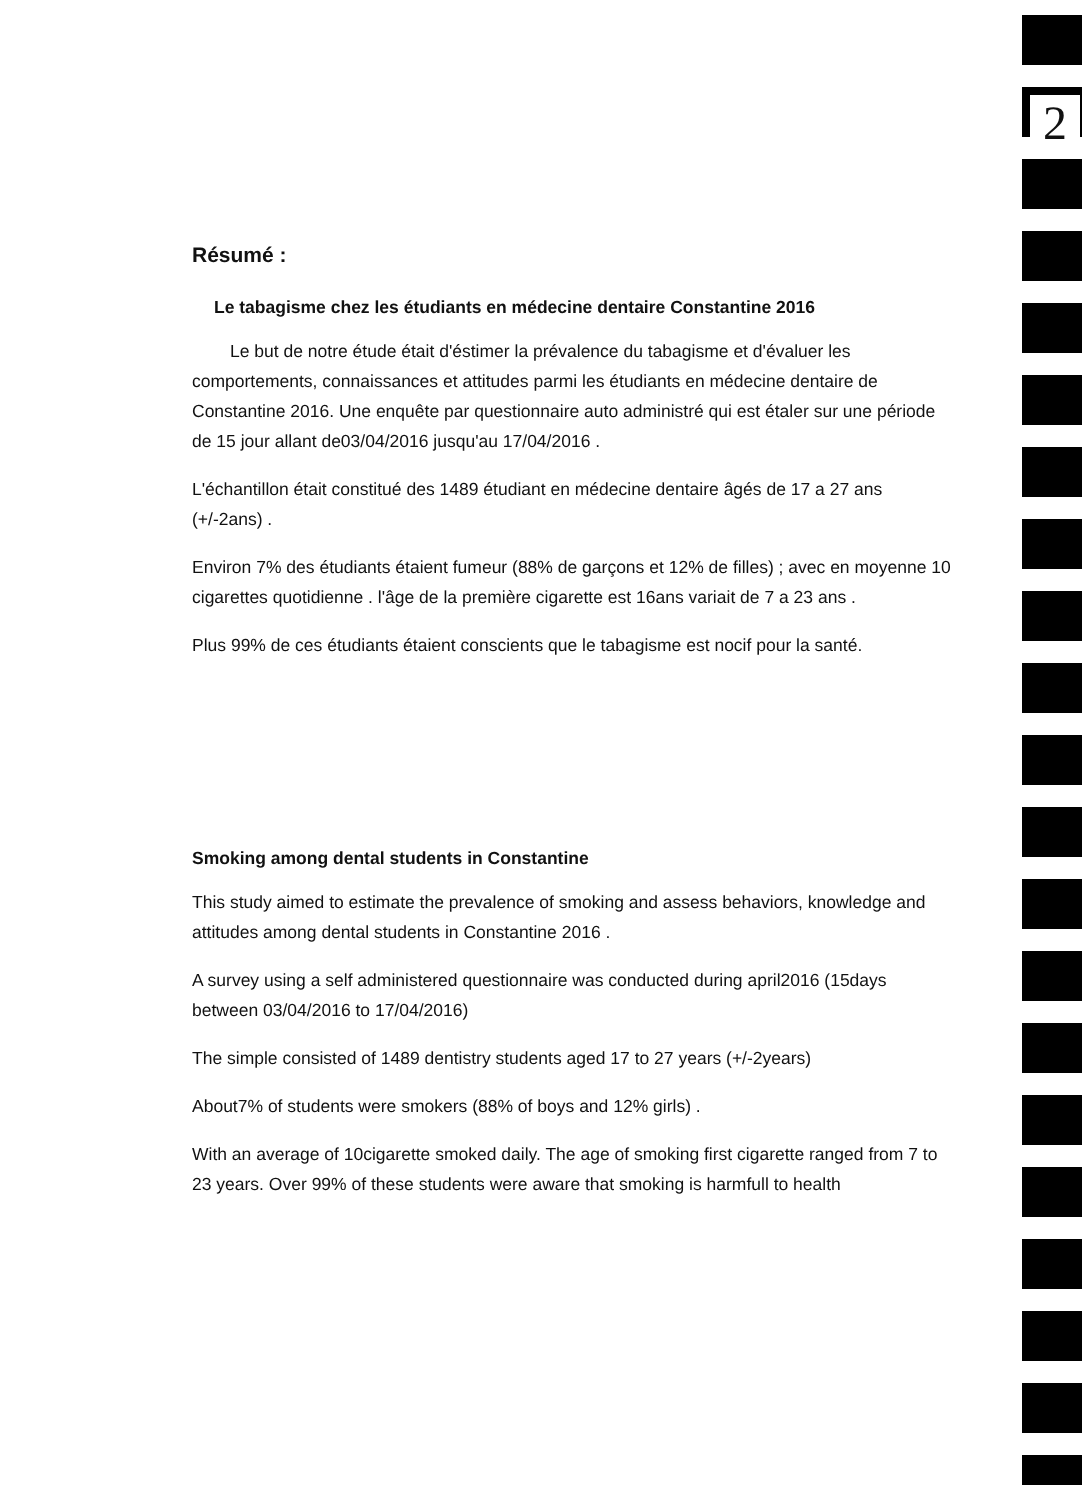2
Résumé :
Le tabagisme chez les étudiants en médecine dentaire Constantine 2016
Le but de notre étude était d'éstimer la prévalence du tabagisme et d'évaluer les comportements, connaissances et attitudes parmi les étudiants en médecine dentaire de Constantine 2016. Une enquête par questionnaire auto administré qui est étaler sur une période de 15 jour allant de03/04/2016 jusqu'au 17/04/2016 .
L'échantillon était constitué des 1489 étudiant en médecine dentaire âgés de 17 a 27 ans (+/-2ans) .
Environ 7% des étudiants étaient fumeur (88% de garçons et 12% de filles) ; avec en moyenne 10 cigarettes quotidienne . l'âge de la première cigarette est 16ans variait de 7 a 23 ans .
Plus 99% de ces étudiants étaient conscients que le tabagisme est nocif pour la santé.
Smoking among dental students in Constantine
This study aimed to estimate the prevalence of smoking and assess behaviors, knowledge and attitudes among dental students in Constantine 2016 .
A survey using a self administered questionnaire was conducted during april2016 (15days between 03/04/2016 to 17/04/2016)
The simple consisted of 1489 dentistry students aged 17 to 27 years (+/-2years)
About7% of students were smokers (88% of boys and 12% girls) .
With an average of 10cigarette smoked daily. The age of smoking first cigarette ranged from 7 to 23 years. Over 99% of these students were aware that smoking is harmfull to health